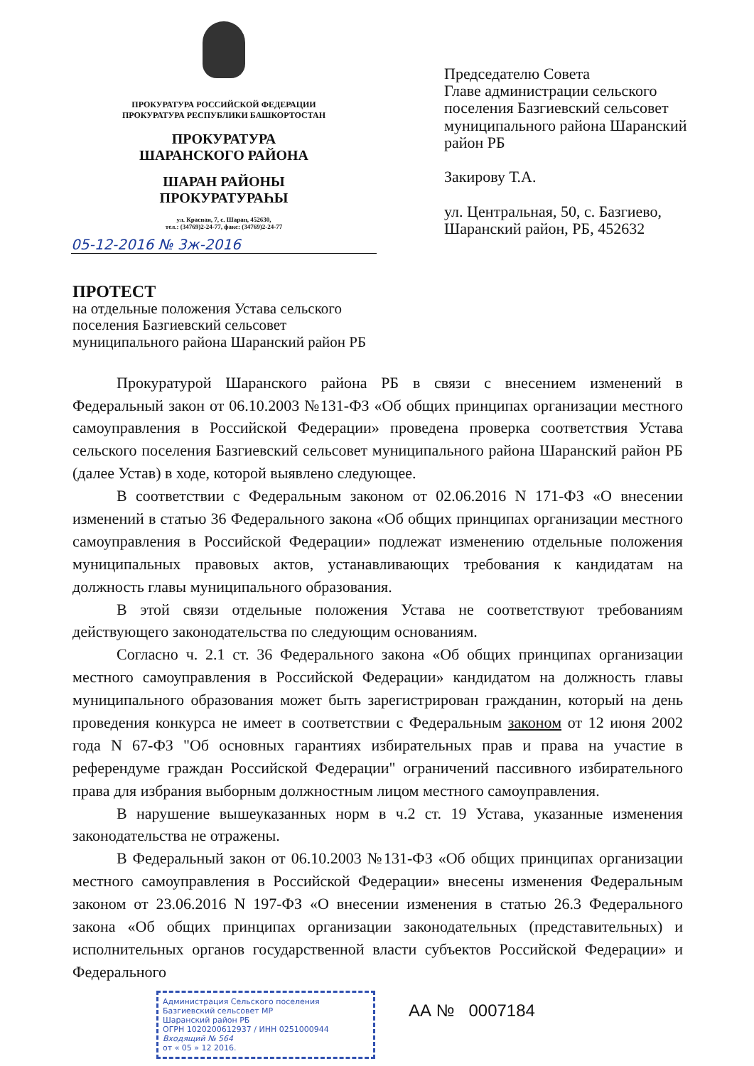ПРОКУРАТУРА РОССИЙСКОЙ ФЕДЕРАЦИИ
ПРОКУРАТУРА РЕСПУБЛИКИ БАШКОРТОСТАН
ПРОКУРАТУРА
ШАРАНСКОГО РАЙОНА
ШАРАН РАЙОНЫ
ПРОКУРАТУРАҺЫ
ул. Красная, 7, с. Шаран, 452630,
тел.: (34769)2-24-77, факс: (34769)2-24-77
05-12-2016 № 3ж-2016
Председателю Совета
Главе администрации сельского
поселения Базгиевский сельсовет
муниципального района Шаранский
район РБ
Закирову Т.А.
ул. Центральная, 50, с. Базгиево,
Шаранский район, РБ, 452632
ПРОТЕСТ
на отдельные положения Устава сельского
поселения Базгиевский сельсовет
муниципального района Шаранский район РБ
Прокуратурой Шаранского района РБ в связи с внесением изменений в Федеральный закон от 06.10.2003 №131-ФЗ «Об общих принципах организации местного самоуправления в Российской Федерации» проведена проверка соответствия Устава сельского поселения Базгиевский сельсовет муниципального района Шаранский район РБ (далее Устав) в ходе, которой выявлено следующее.
В соответствии с Федеральным законом от 02.06.2016 N 171-ФЗ «О внесении изменений в статью 36 Федерального закона «Об общих принципах организации местного самоуправления в Российской Федерации» подлежат изменению отдельные положения муниципальных правовых актов, устанавливающих требования к кандидатам на должность главы муниципального образования.
В этой связи отдельные положения Устава не соответствуют требованиям действующего законодательства по следующим основаниям.
Согласно ч. 2.1 ст. 36 Федерального закона «Об общих принципах организации местного самоуправления в Российской Федерации» кандидатом на должность главы муниципального образования может быть зарегистрирован гражданин, который на день проведения конкурса не имеет в соответствии с Федеральным законом от 12 июня 2002 года N 67-ФЗ "Об основных гарантиях избирательных прав и права на участие в референдуме граждан Российской Федерации" ограничений пассивного избирательного права для избрания выборным должностным лицом местного самоуправления.
В нарушение вышеуказанных норм в ч.2 ст. 19 Устава, указанные изменения законодательства не отражены.
В Федеральный закон от 06.10.2003 №131-ФЗ «Об общих принципах организации местного самоуправления в Российской Федерации» внесены изменения Федеральным законом от 23.06.2016 N 197-ФЗ «О внесении изменения в статью 26.3 Федерального закона «Об общих принципах организации законодательных (представительных) и исполнительных органов государственной власти субъектов Российской Федерации» и Федерального
Администрация Сельского поселения
Базгиевский сельсовет МР
Шаранский район РБ
ОГРН 1020200612937 / ИНН 0251000944
Входящий № 564
от « 05 » 12 2016.
АА № 0007184